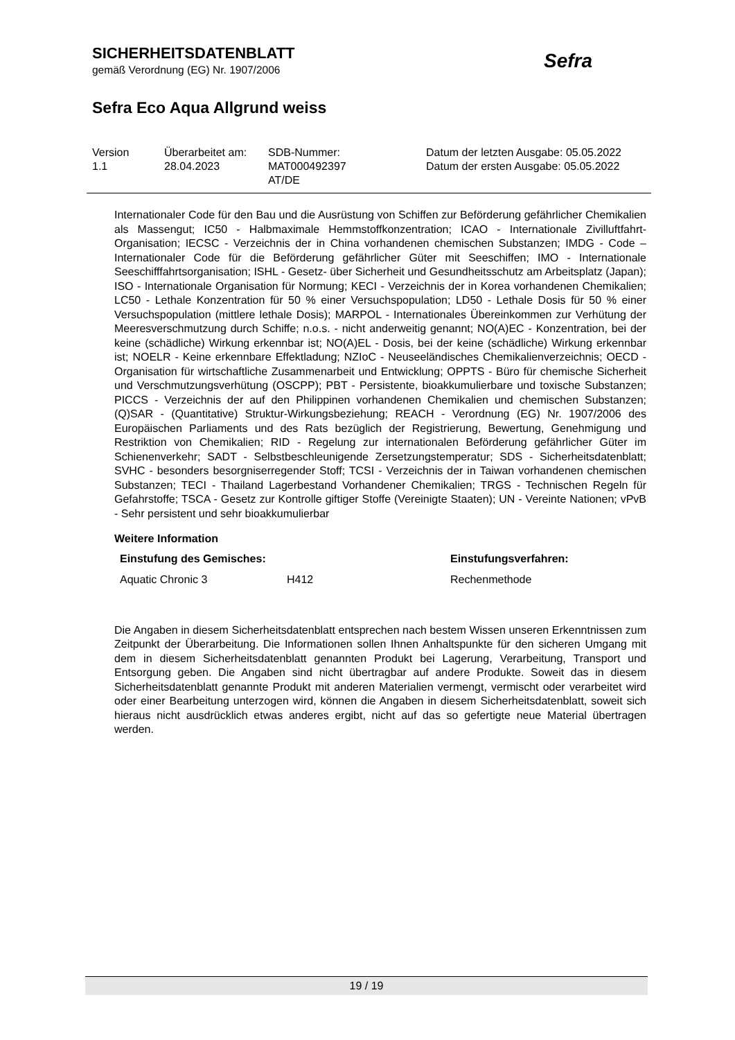SICHERHEITSDATENBLATT
gemäß Verordnung (EG) Nr. 1907/2006
Sefra Eco Aqua Allgrund weiss
Sefra
| Version 1.1 | Überarbeitet am: 28.04.2023 | SDB-Nummer: MAT000492397 AT/DE | Datum der letzten Ausgabe: 05.05.2022 Datum der ersten Ausgabe: 05.05.2022 |
Internationaler Code für den Bau und die Ausrüstung von Schiffen zur Beförderung gefährlicher Chemikalien als Massengut; IC50 - Halbmaximale Hemmstoffkonzentration; ICAO - Internationale Zivilluftfahrt-Organisation; IECSC - Verzeichnis der in China vorhandenen chemischen Substanzen; IMDG - Code – Internationaler Code für die Beförderung gefährlicher Güter mit Seeschiffen; IMO - Internationale Seeschifffahrtsorganisation; ISHL - Gesetz- über Sicherheit und Gesundheitsschutz am Arbeitsplatz (Japan); ISO - Internationale Organisation für Normung; KECI - Verzeichnis der in Korea vorhandenen Chemikalien; LC50 - Lethale Konzentration für 50 % einer Versuchspopulation; LD50 - Lethale Dosis für 50 % einer Versuchspopulation (mittlere lethale Dosis); MARPOL - Internationales Übereinkommen zur Verhütung der Meeresverschmutzung durch Schiffe; n.o.s. - nicht anderweitig genannt; NO(A)EC - Konzentration, bei der keine (schädliche) Wirkung erkennbar ist; NO(A)EL - Dosis, bei der keine (schädliche) Wirkung erkennbar ist; NOELR - Keine erkennbare Effektladung; NZIoC - Neuseeländisches Chemikalienverzeichnis; OECD - Organisation für wirtschaftliche Zusammenarbeit und Entwicklung; OPPTS - Büro für chemische Sicherheit und Verschmutzungsverhütung (OSCPP); PBT - Persistente, bioakkumulierbare und toxische Substanzen; PICCS - Verzeichnis der auf den Philippinen vorhandenen Chemikalien und chemischen Substanzen; (Q)SAR - (Quantitative) Struktur-Wirkungsbeziehung; REACH - Verordnung (EG) Nr. 1907/2006 des Europäischen Parliaments und des Rats bezüglich der Registrierung, Bewertung, Genehmigung und Restriktion von Chemikalien; RID - Regelung zur internationalen Beförderung gefährlicher Güter im Schienenverkehr; SADT - Selbstbeschleunigende Zersetzungstemperatur; SDS - Sicherheitsdatenblatt; SVHC - besonders besorgniserregender Stoff; TCSI - Verzeichnis der in Taiwan vorhandenen chemischen Substanzen; TECI - Thailand Lagerbestand Vorhandener Chemikalien; TRGS - Technischen Regeln für Gefahrstoffe; TSCA - Gesetz zur Kontrolle giftiger Stoffe (Vereinigte Staaten); UN - Vereinte Nationen; vPvB - Sehr persistent und sehr bioakkumulierbar
Weitere Information
| Einstufung des Gemisches: | | Einstufungsverfahren: |
| --- | --- | --- |
| Aquatic Chronic 3 | H412 | Rechenmethode |
Die Angaben in diesem Sicherheitsdatenblatt entsprechen nach bestem Wissen unseren Erkenntnissen zum Zeitpunkt der Überarbeitung. Die Informationen sollen Ihnen Anhaltspunkte für den sicheren Umgang mit dem in diesem Sicherheitsdatenblatt genannten Produkt bei Lagerung, Verarbeitung, Transport und Entsorgung geben. Die Angaben sind nicht übertragbar auf andere Produkte. Soweit das in diesem Sicherheitsdatenblatt genannte Produkt mit anderen Materialien vermengt, vermischt oder verarbeitet wird oder einer Bearbeitung unterzogen wird, können die Angaben in diesem Sicherheitsdatenblatt, soweit sich hieraus nicht ausdrücklich etwas anderes ergibt, nicht auf das so gefertigte neue Material übertragen werden.
19 / 19